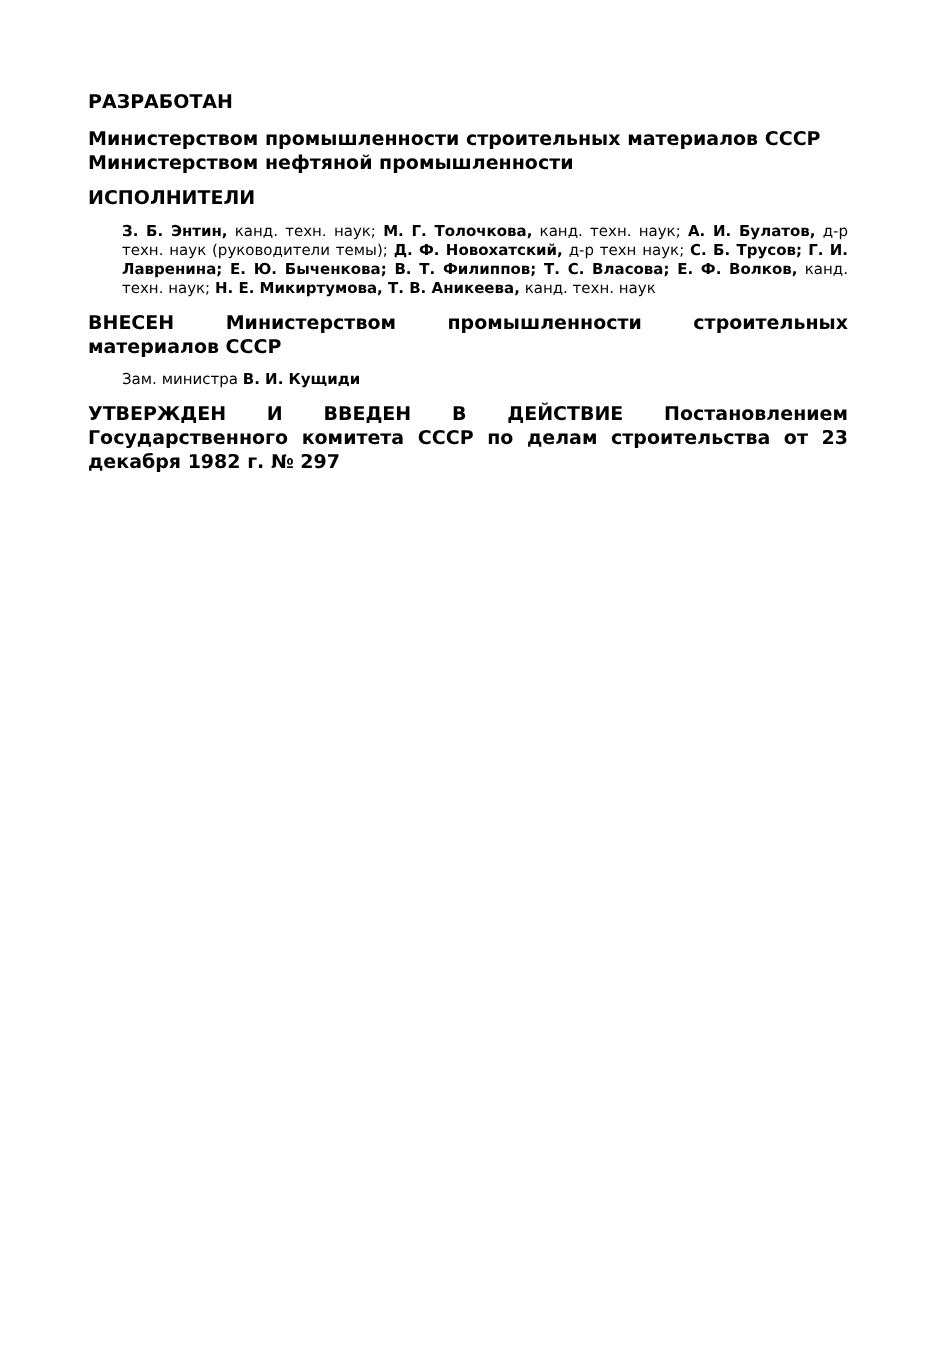РАЗРАБОТАН
Министерством промышленности строительных материалов СССР
Министерством нефтяной промышленности
ИСПОЛНИТЕЛИ
З. Б. Энтин, канд. техн. наук; М. Г. Толочкова, канд. техн. наук; А. И. Булатов, д-р техн. наук (руководители темы); Д. Ф. Новохатский, д-р техн наук; С. Б. Трусов; Г. И. Лавренина; Е. Ю. Быченкова; В. Т. Филиппов; Т. С. Власова; Е. Ф. Волков, канд. техн. наук; Н. Е. Микиртумова, Т. В. Аникеева, канд. техн. наук
ВНЕСЕН Министерством промышленности строительных материалов СССР
Зам. министра В. И. Кущиди
УТВЕРЖДЕН И ВВЕДЕН В ДЕЙСТВИЕ Постановлением Государственного комитета СССР по делам строительства от 23 декабря 1982 г. № 297